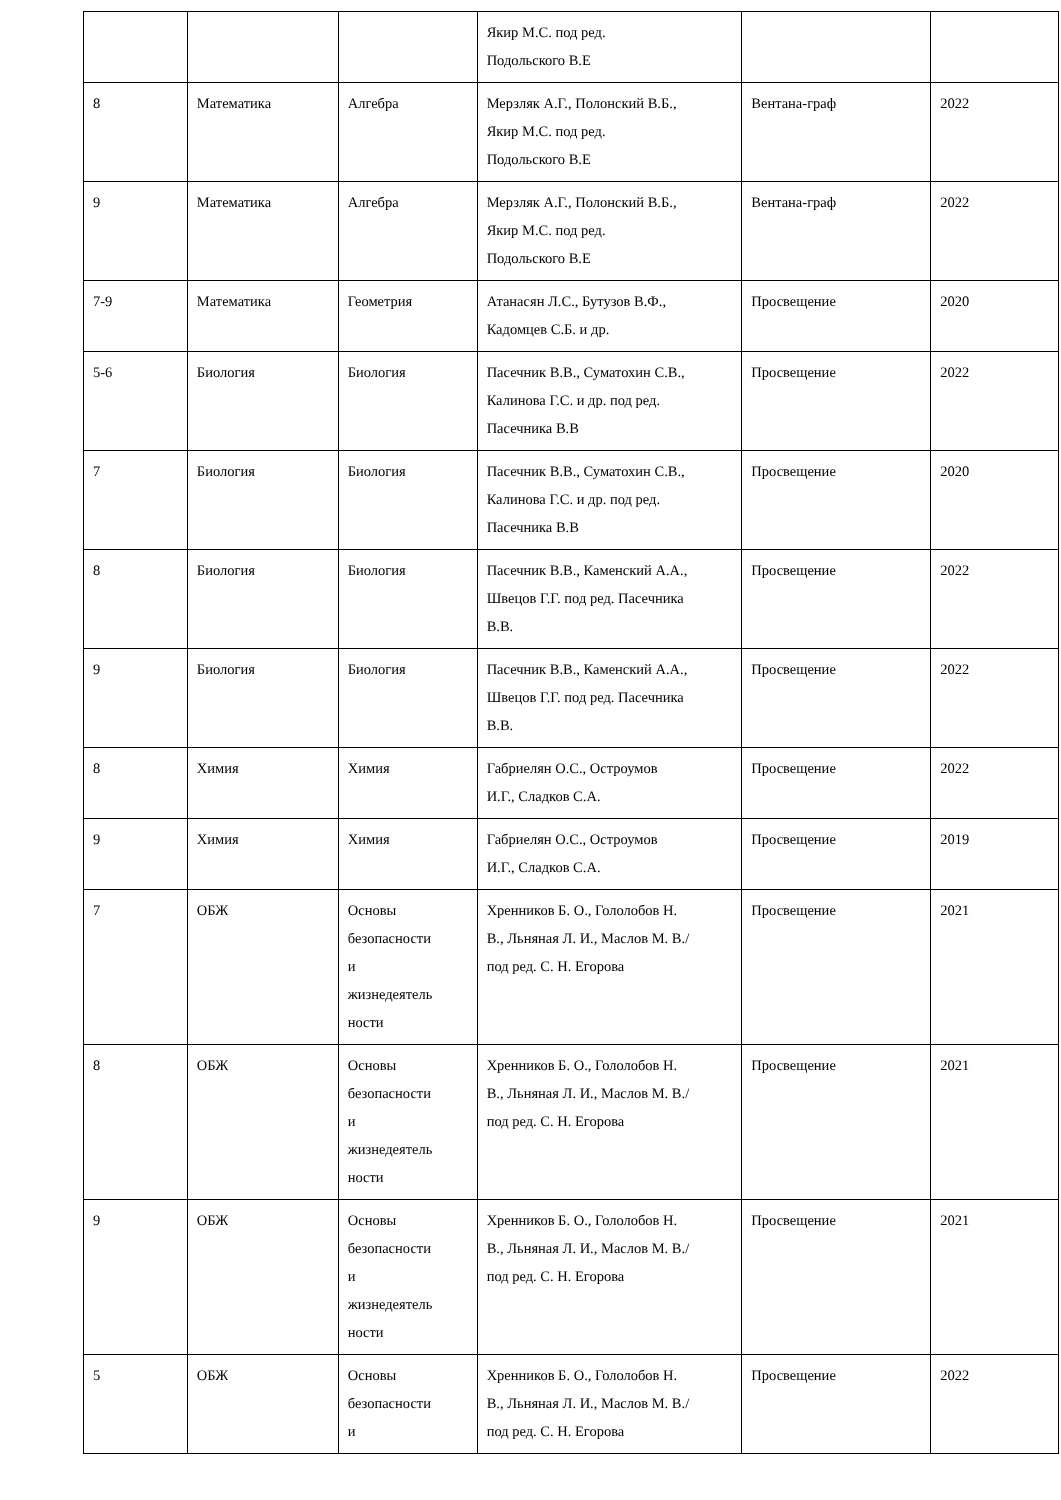| | | | Якир М.С. под ред. Подольского В.Е | | |
| 8 | Математика | Алгебра | Мерзляк А.Г., Полонский В.Б., Якир М.С. под ред. Подольского В.Е | Вентана-граф | 2022 |
| 9 | Математика | Алгебра | Мерзляк А.Г., Полонский В.Б., Якир М.С. под ред. Подольского В.Е | Вентана-граф | 2022 |
| 7-9 | Математика | Геометрия | Атанасян Л.С., Бутузов В.Ф., Кадомцев С.Б. и др. | Просвещение | 2020 |
| 5-6 | Биология | Биология | Пасечник В.В., Суматохин С.В., Калинова Г.С. и др. под ред. Пасечника В.В | Просвещение | 2022 |
| 7 | Биология | Биология | Пасечник В.В., Суматохин С.В., Калинова Г.С. и др. под ред. Пасечника В.В | Просвещение | 2020 |
| 8 | Биология | Биология | Пасечник В.В., Каменский А.А., Швецов Г.Г. под ред. Пасечника В.В. | Просвещение | 2022 |
| 9 | Биология | Биология | Пасечник В.В., Каменский А.А., Швецов Г.Г. под ред. Пасечника В.В. | Просвещение | 2022 |
| 8 | Химия | Химия | Габриелян О.С., Остроумов И.Г., Сладков С.А. | Просвещение | 2022 |
| 9 | Химия | Химия | Габриелян О.С., Остроумов И.Г., Сладков С.А. | Просвещение | 2019 |
| 7 | ОБЖ | Основы безопасности и жизнедеятель ности | Хренников Б. О., Гололобов Н. В., Льняная Л. И., Маслов М. В./ под ред. С. Н. Егорова | Просвещение | 2021 |
| 8 | ОБЖ | Основы безопасности и жизнедеятель ности | Хренников Б. О., Гололобов Н. В., Льняная Л. И., Маслов М. В./ под ред. С. Н. Егорова | Просвещение | 2021 |
| 9 | ОБЖ | Основы безопасности и жизнедеятель ности | Хренников Б. О., Гололобов Н. В., Льняная Л. И., Маслов М. В./ под ред. С. Н. Егорова | Просвещение | 2021 |
| 5 | ОБЖ | Основы безопасности и | Хренников Б. О., Гололобов Н. В., Льняная Л. И., Маслов М. В./ под ред. С. Н. Егорова | Просвещение | 2022 |